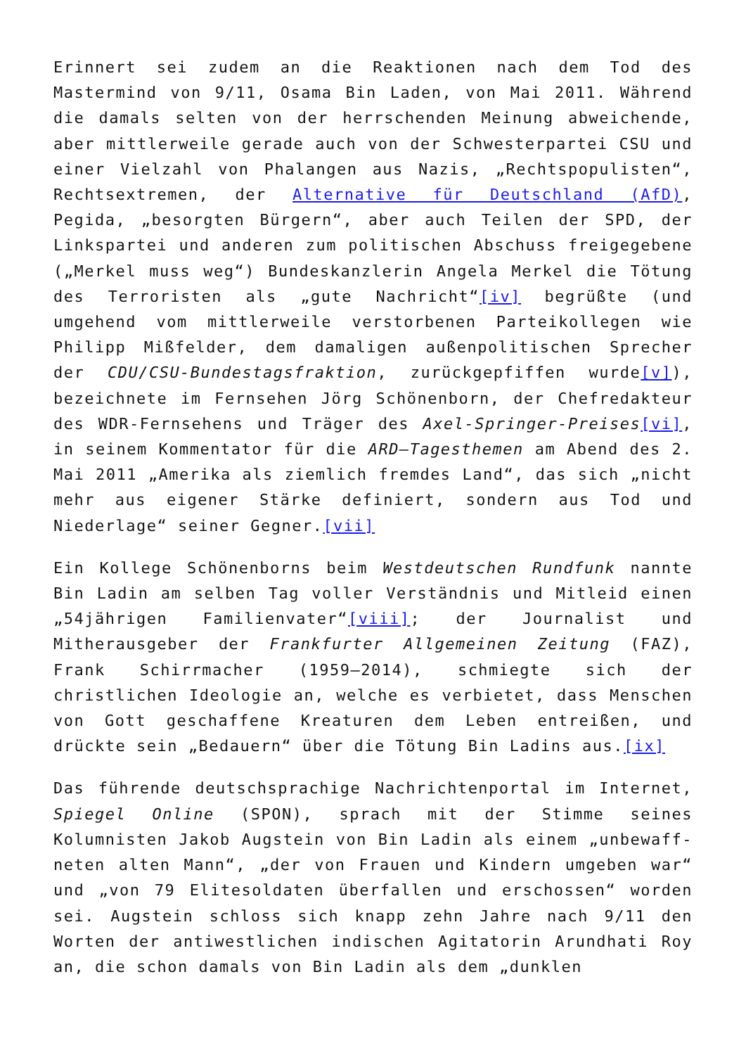Erinnert sei zudem an die Reaktionen nach dem Tod des Mastermind von 9/11, Osama Bin Laden, von Mai 2011. Während die damals selten von der herrschenden Meinung abweichende, aber mittlerweile gerade auch von der Schwesterpartei CSU und einer Vielzahl von Phalangen aus Nazis, „Rechtspopulisten“, Rechtsextremen, der Alternative für Deutschland (AfD), Pegida, „besorgten Bürgern“, aber auch Teilen der SPD, der Linkspartei und anderen zum politischen Abschuss freigegebene („Merkel muss weg“) Bundeskanzlerin Angela Merkel die Tötung des Terroristen als „gute Nachricht“[iv] begrüßte (und umgehend vom mittlerweile verstorbenen Parteikollegen wie Philipp Mißfelder, dem damaligen außenpolitischen Sprecher der CDU/CSU-Bundestagsfraktion, zurückgepfiffen wurde[v]), bezeichnete im Fernsehen Jörg Schönenborn, der Chefredakteur des WDR-Fernsehens und Träger des Axel-Springer-Preises[vi], in seinem Kommentator für die ARD–Tagesthemen am Abend des 2. Mai 2011 „Amerika als ziemlich fremdes Land“, das sich „nicht mehr aus eigener Stärke definiert, sondern aus Tod und Niederlage“ seiner Gegner.[vii]
Ein Kollege Schönenborns beim Westdeutschen Rundfunk nannte Bin Ladin am selben Tag voller Verständnis und Mitleid einen „54jährigen Familienvater“[viii]; der Journalist und Mitherausgeber der Frankfurter Allgemeinen Zeitung (FAZ), Frank Schirrmacher (1959–2014), schmiegte sich der christlichen Ideologie an, welche es verbietet, dass Menschen von Gott geschaffene Kreaturen dem Leben entreißen, und drückte sein „Bedauern“ über die Tötung Bin Ladins aus.[ix]
Das führende deutschsprachige Nachrichtenportal im Internet, Spiegel Online (SPON), sprach mit der Stimme seines Kolumnisten Jakob Augstein von Bin Ladin als einem „unbewaff-neten alten Mann“, „der von Frauen und Kindern umgeben war“ und „von 79 Elitesoldaten überfallen und erschossen“ worden sei. Augstein schloss sich knapp zehn Jahre nach 9/11 den Worten der antiwestlichen indischen Agitatorin Arundhati Roy an, die schon damals von Bin Ladin als dem „dunklen